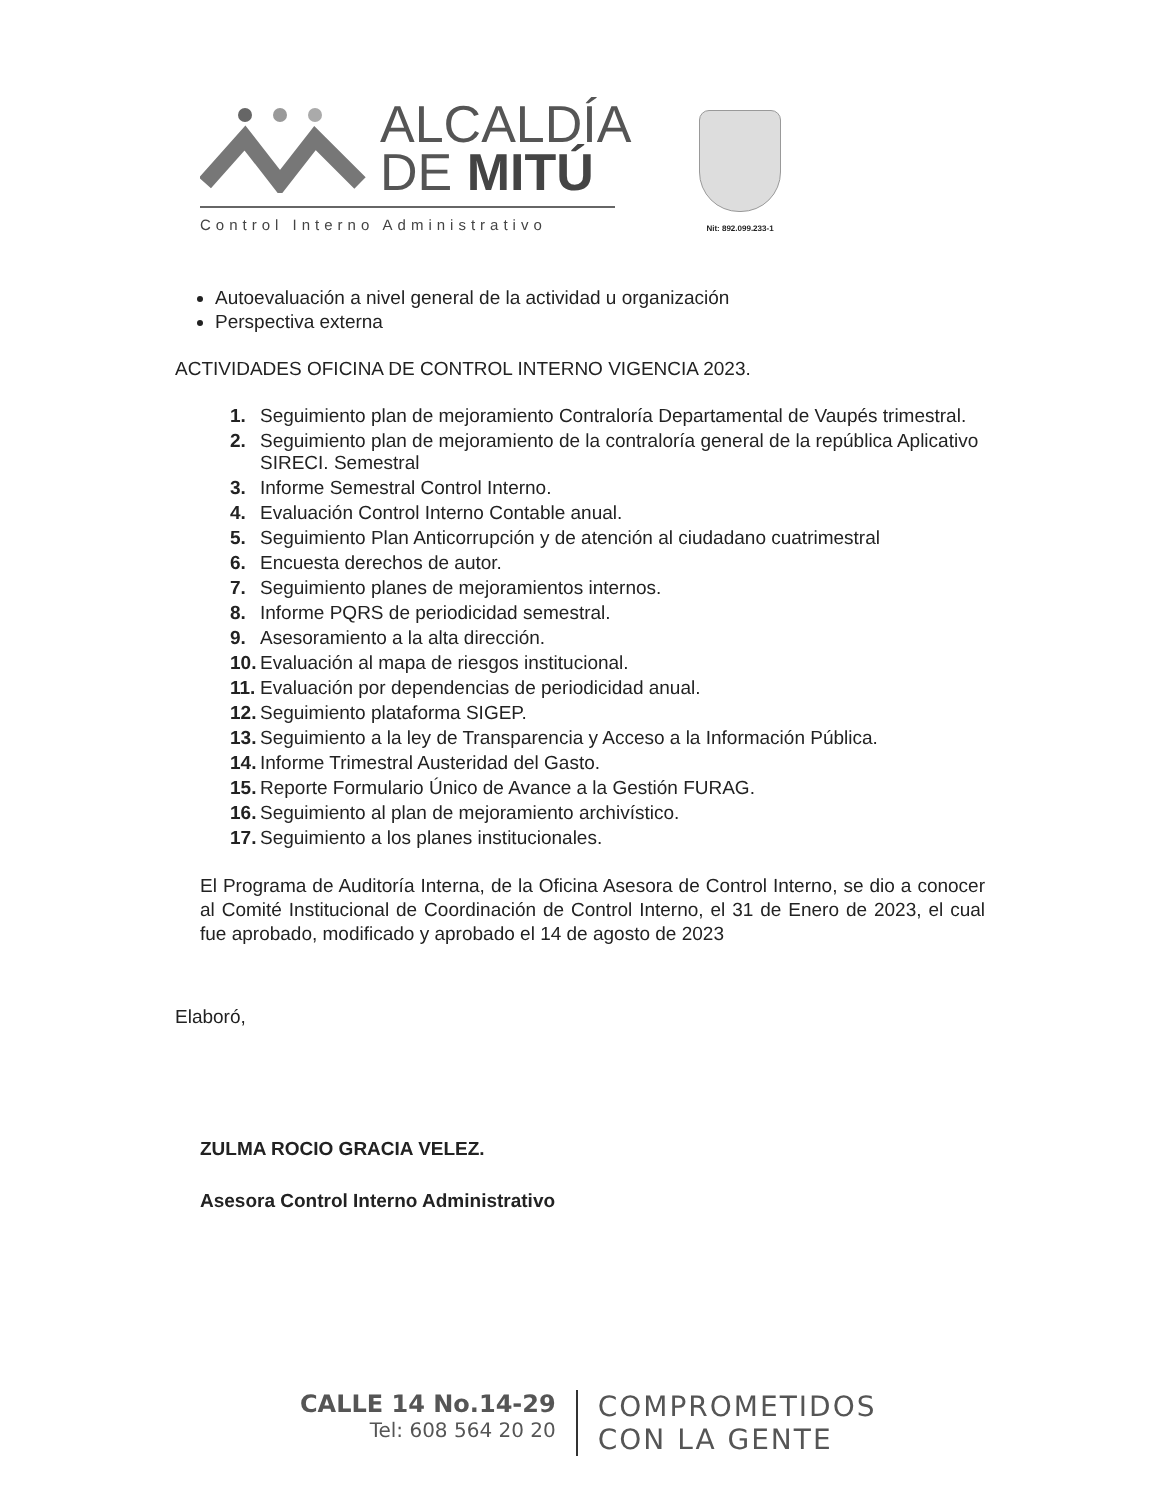ALCALDÍA
DE MITÚ
Control Interno Administrativo
Nit: 892.099.233-1
Autoevaluación a nivel general de la actividad u organización
Perspectiva externa
ACTIVIDADES OFICINA DE CONTROL INTERNO VIGENCIA 2023.
1. Seguimiento plan de mejoramiento Contraloría Departamental de Vaupés trimestral.
2. Seguimiento plan de mejoramiento de la contraloría general de la república Aplicativo SIRECI. Semestral
3. Informe Semestral Control Interno.
4. Evaluación Control Interno Contable anual.
5. Seguimiento Plan Anticorrupción y de atención al ciudadano cuatrimestral
6. Encuesta derechos de autor.
7. Seguimiento planes de mejoramientos internos.
8. Informe PQRS de periodicidad semestral.
9. Asesoramiento a la alta dirección.
10. Evaluación al mapa de riesgos institucional.
11. Evaluación por dependencias de periodicidad anual.
12. Seguimiento plataforma SIGEP.
13. Seguimiento a la ley de Transparencia y Acceso a la Información Pública.
14. Informe Trimestral Austeridad del Gasto.
15. Reporte Formulario Único de Avance a la Gestión FURAG.
16. Seguimiento al plan de mejoramiento archivístico.
17. Seguimiento a los planes institucionales.
El Programa de Auditoría Interna, de la Oficina Asesora de Control Interno, se dio a conocer al Comité Institucional de Coordinación de Control Interno, el 31 de Enero de 2023, el cual fue aprobado, modificado y aprobado el 14 de agosto de 2023
Elaboró,
ZULMA ROCIO GRACIA VELEZ.
Asesora Control Interno Administrativo
CALLE 14 No.14-29
Tel: 608 564 20 20
COMPROMETIDOS
CON LA GENTE